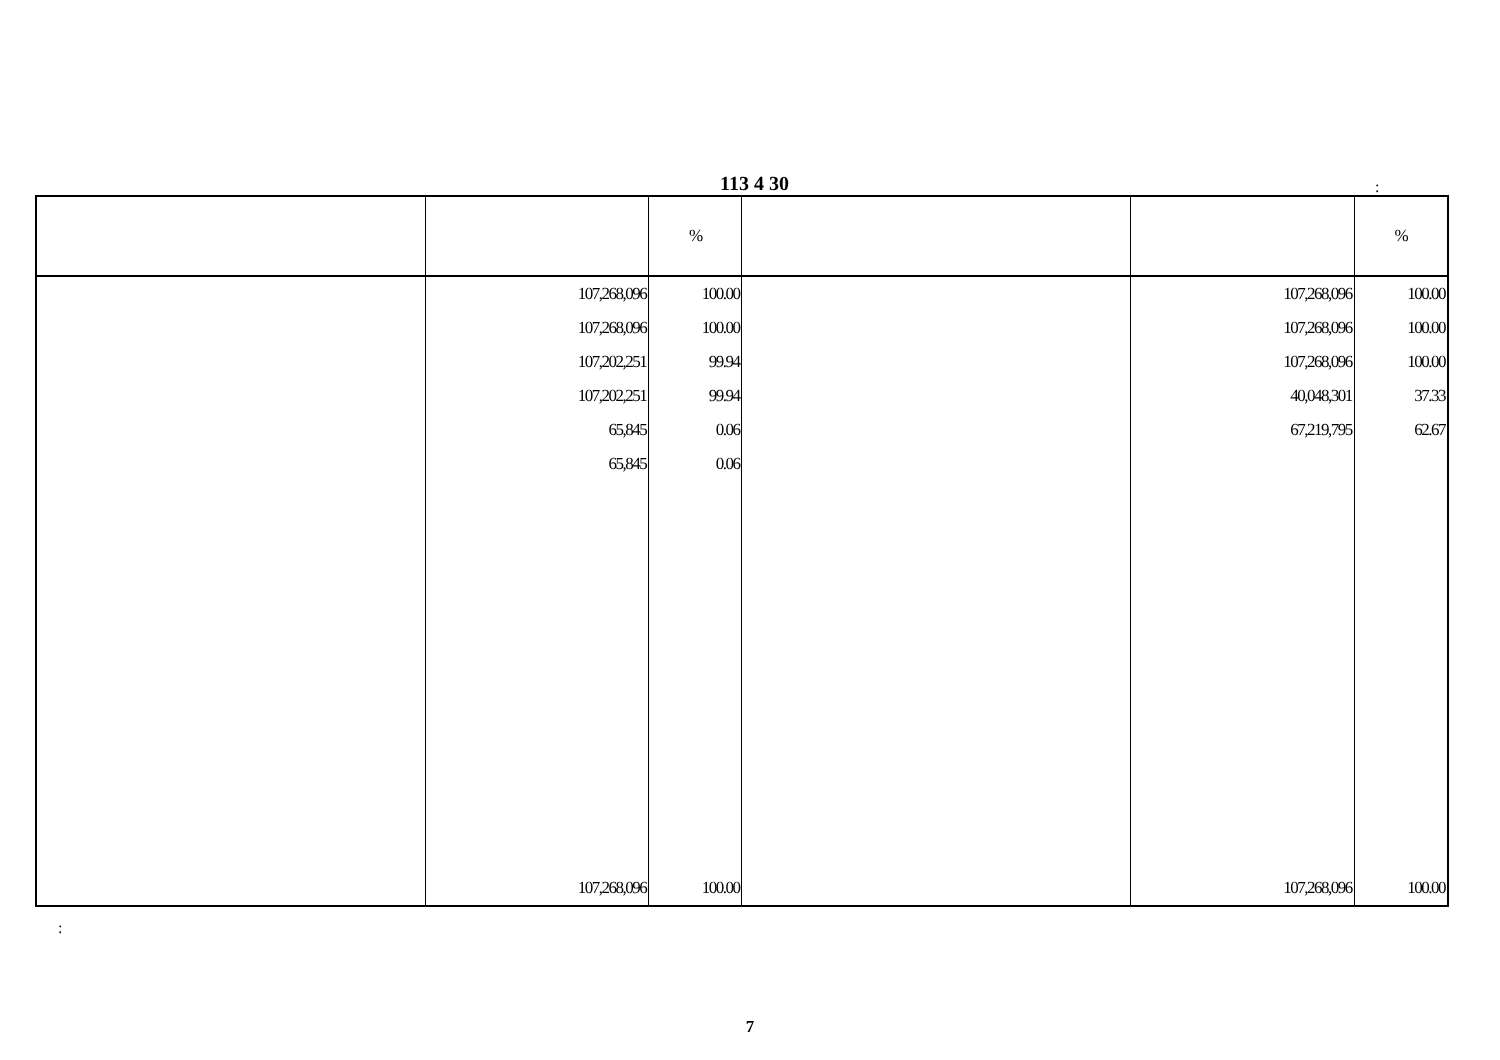113 4 30:
| | | % | | | % |
| --- | --- | --- | --- | --- | --- |
| | 107,268,096 | 100.00 | | 107,268,096 | 100.00 |
| | 107,268,096 | 100.00 | | 107,268,096 | 100.00 |
| | 107,202,251 | 99.94 | | 107,268,096 | 100.00 |
| | 107,202,251 | 99.94 | | 40,048,301 | 37.33 |
| | 65,845 | 0.06 | | 67,219,795 | 62.67 |
| | 65,845 | 0.06 | | | |
| | 107,268,096 | 100.00 | | 107,268,096 | 100.00 |
:
7